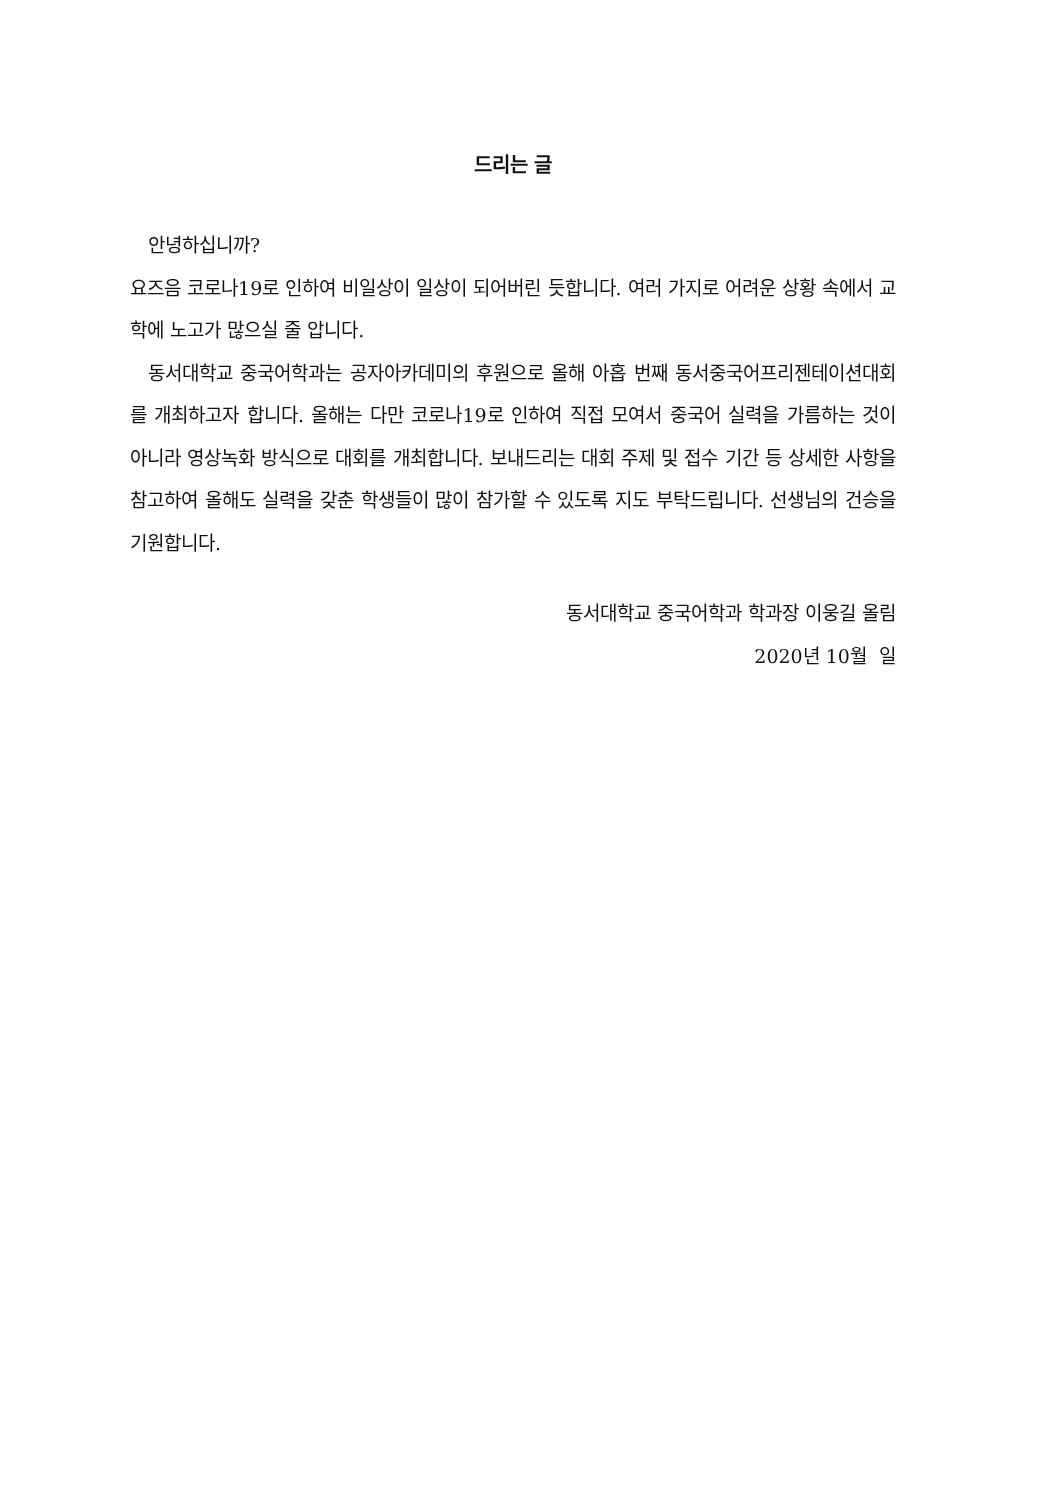드리는 글
안녕하십니까?
요즈음 코로나19로 인하여 비일상이 일상이 되어버린 듯합니다. 여러 가지로 어려운 상황 속에서 교학에 노고가 많으실 줄 압니다.
동서대학교 중국어학과는 공자아카데미의 후원으로 올해 아홉 번째 동서중국어프리젠테이션대회를 개최하고자 합니다. 올해는 다만 코로나19로 인하여 직접 모여서 중국어 실력을 가름하는 것이 아니라 영상녹화 방식으로 대회를 개최합니다. 보내드리는 대회 주제 및 접수 기간 등 상세한 사항을 참고하여 올해도 실력을 갖춘 학생들이 많이 참가할 수 있도록 지도 부탁드립니다. 선생님의 건승을 기원합니다.
동서대학교 중국어학과 학과장 이웅길 올림
2020년 10월 일